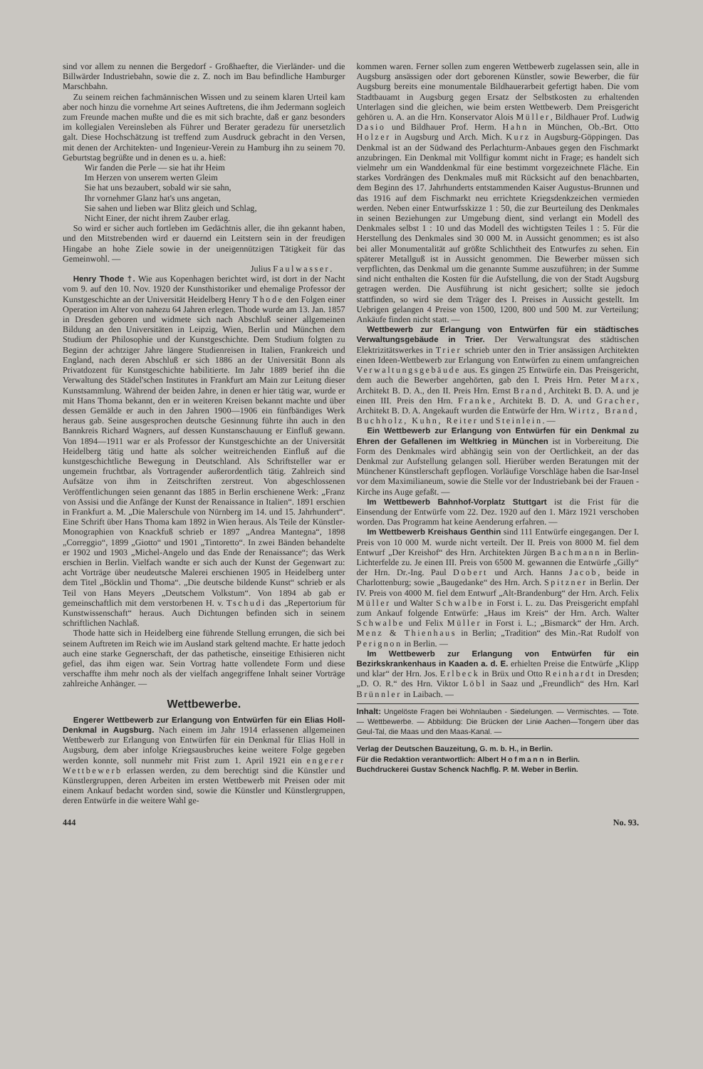sind vor allem zu nennen die Bergedorf - Großhaefter, die Vierländer- und die Billwärder Industriebahn, sowie die z. Z. noch im Bau befindliche Hamburger Marschbahn.
Zu seinem reichen fachmännischen Wissen und zu seinem klaren Urteil kam aber noch hinzu die vornehme Art seines Auftretens, die ihm Jedermann sogleich zum Freunde machen mußte und die es mit sich brachte, daß er ganz besonders im kollegialen Vereinsleben als Führer und Berater geradezu für unersetzlich galt. Diese Hochschätzung ist treffend zum Ausdruck gebracht in den Versen, mit denen der Architekten- und Ingenieur-Verein zu Hamburg ihn zu seinem 70. Geburtstag begrüßte und in denen es u. a. hieß:
Wir fanden die Perle — sie hat ihr Heim
Im Herzen von unserem werten Gleim
Sie hat uns bezaubert, sobald wir sie sahn,
Ihr vornehmer Glanz hat's uns angetan,
Sie sahen und lieben war Blitz gleich und Schlag,
Nicht Einer, der nicht ihrem Zauber erlag.
So wird er sicher auch fortleben im Gedächtnis aller, die ihn gekannt haben, und den Mitstrebenden wird er dauernd ein Leitstern sein in der freudigen Hingabe an hohe Ziele sowie in der uneigennützigen Tätigkeit für das Gemeinwohl. —
Julius Faulwasser.
Henry Thode †. Wie aus Kopenhagen berichtet wird, ist dort in der Nacht vom 9. auf den 10. Nov. 1920 der Kunsthistoriker und ehemalige Professor der Kunstgeschichte an der Universität Heidelberg Henry Thode den Folgen einer Operation im Alter von nahezu 64 Jahren erlegen. Thode wurde am 13. Jan. 1857 in Dresden geboren und widmete sich nach Abschluß seiner allgemeinen Bildung an den Universitäten in Leipzig, Wien, Berlin und München dem Studium der Philosophie und der Kunstgeschichte. Dem Studium folgten zu Beginn der achtziger Jahre längere Studienreisen in Italien, Frankreich und England, nach deren Abschluß er sich 1886 an der Universität Bonn als Privatdozent für Kunstgeschichte habilitierte. Im Jahr 1889 berief ihn die Verwaltung des Städel'schen Institutes in Frankfurt am Main zur Leitung dieser Kunstsammlung. Während der beiden Jahre, in denen er hier tätig war, wurde er mit Hans Thoma bekannt, den er in weiteren Kreisen bekannt machte und über dessen Gemälde er auch in den Jahren 1900—1906 ein fünfbändiges Werk heraus gab. Seine ausgesprochen deutsche Gesinnung führte ihn auch in den Bannkreis Richard Wagners, auf dessen Kunstanschauung er Einfluß gewann. Von 1894—1911 war er als Professor der Kunstgeschichte an der Universität Heidelberg tätig und hatte als solcher weitreichenden Einfluß auf die kunstgeschichtliche Bewegung in Deutschland. Als Schriftsteller war er ungemein fruchtbar, als Vortragender außerordentlich tätig. Zahlreich sind Aufsätze von ihm in Zeitschriften zerstreut. Von abgeschlossenen Veröffentlichungen seien genannt das 1885 in Berlin erschienene Werk: „Franz von Assisi und die Anfänge der Kunst der Renaissance in Italien“. 1891 erschien in Frankfurt a. M. „Die Malerschule von Nürnberg im 14. und 15. Jahrhundert“. Eine Schrift über Hans Thoma kam 1892 in Wien heraus. Als Teile der Künstler-Monographien von Knackfuß schrieb er 1897 „Andrea Mantegna“, 1898 „Correggio“, 1899 „Giotto“ und 1901 „Tintoretto“. In zwei Bänden behandelte er 1902 und 1903 „Michel-Angelo und das Ende der Renaissance“; das Werk erschien in Berlin. Vielfach wandte er sich auch der Kunst der Gegenwart zu: acht Vorträge über neudeutsche Malerei erschienen 1905 in Heidelberg unter dem Titel „Böcklin und Thoma“. „Die deutsche bildende Kunst“ schrieb er als Teil von Hans Meyers „Deutschem Volkstum“. Von 1894 ab gab er gemeinschaftlich mit dem verstorbenen H. v. Tschudi das „Repertorium für Kunstwissenschaft“ heraus. Auch Dichtungen befinden sich in seinem schriftlichen Nachlaß.
Thode hatte sich in Heidelberg eine führende Stellung errungen, die sich bei seinem Auftreten im Reich wie im Ausland stark geltend machte. Er hatte jedoch auch eine starke Gegnerschaft, der das pathetische, einseitige Ethisieren nicht gefiel, das ihm eigen war. Sein Vortrag hatte vollendete Form und diese verschaffte ihm mehr noch als der vielfach angegriffene Inhalt seiner Vorträge zahlreiche Anhänger. —
Wettbewerbe.
Engerer Wettbewerb zur Erlangung von Entwürfen für ein Elias Holl-Denkmal in Augsburg. Nach einem im Jahr 1914 erlassenen allgemeinen Wettbewerb zur Erlangung von Entwürfen für ein Denkmal für Elias Holl in Augsburg, dem aber infolge Kriegsausbruches keine weitere Folge gegeben werden konnte, soll nunmehr mit Frist zum 1. April 1921 ein engerer Wettbewerb erlassen werden, zu dem berechtigt sind die Künstler und Künstlergruppen, deren Arbeiten im ersten Wettbewerb mit Preisen oder mit einem Ankauf bedacht worden sind, sowie die Künstler und Künstlergruppen, deren Entwürfe in die weitere Wahl ge-
kommen waren. Ferner sollen zum engeren Wettbewerb zugelassen sein, alle in Augsburg ansässigen oder dort geborenen Künstler, sowie Bewerber, die für Augsburg bereits eine monumentale Bildhauerarbeit gefertigt haben. Die vom Stadtbauamt in Augsburg gegen Ersatz der Selbstkosten zu erhaltenden Unterlagen sind die gleichen, wie beim ersten Wettbewerb. Dem Preisgericht gehören u. A. an die Hrn. Konservator Alois Müller, Bildhauer Prof. Ludwig Dasio und Bildhauer Prof. Herm. Hahn in München, Ob.-Brt. Otto Holzer in Augsburg und Arch. Mich. Kurz in Augsburg-Göppingen. Das Denkmal ist an der Südwand des Perlachturm-Anbaues gegen den Fischmarkt anzubringen. Ein Denkmal mit Vollfigur kommt nicht in Frage; es handelt sich vielmehr um ein Wanddenkmal für eine bestimmt vorgezeichnete Fläche. Ein starkes Vordrängen des Denkmales muß mit Rücksicht auf den benachbarten, dem Beginn des 17. Jahrhunderts entstammenden Kaiser Augustus-Brunnen und das 1916 auf dem Fischmarkt neu errichtete Kriegsdenkzeichen vermieden werden. Neben einer Entwurfsskizze 1 : 50, die zur Beurteilung des Denkmales in seinen Beziehungen zur Umgebung dient, sind verlangt ein Modell des Denkmales selbst 1 : 10 und das Modell des wichtigsten Teiles 1 : 5. Für die Herstellung des Denkmales sind 30 000 M. in Aussicht genommen; es ist also bei aller Monumentalität auf größte Schlichtheit des Entwurfes zu sehen. Ein späterer Metallguß ist in Aussicht genommen. Die Bewerber müssen sich verpflichten, das Denkmal um die genannte Summe auszuführen; in der Summe sind nicht enthalten die Kosten für die Aufstellung, die von der Stadt Augsburg getragen werden. Die Ausführung ist nicht gesichert; sollte sie jedoch stattfinden, so wird sie dem Träger des I. Preises in Aussicht gestellt. Im Uebrigen gelangen 4 Preise von 1500, 1200, 800 und 500 M. zur Verteilung; Ankäufe finden nicht statt. —
Wettbewerb zur Erlangung von Entwürfen für ein städtisches Verwaltungsgebäude in Trier. Der Verwaltungsrat des städtischen Elektrizitätswerkes in Trier schrieb unter den in Trier ansässigen Architekten einen Ideen-Wettbewerb zur Erlangung von Entwürfen zu einem umfangreichen Verwaltungsgebäude aus. Es gingen 25 Entwürfe ein. Das Preisgericht, dem auch die Bewerber angehörten, gab den I. Preis Hrn. Peter Marx, Architekt B. D. A., den II. Preis Hrn. Ernst Brand, Architekt B. D. A. und je einen III. Preis den Hrn. Franke, Architekt B. D. A. und Gracher, Architekt B. D. A. Angekauft wurden die Entwürfe der Hrn. Wirtz, Brand, Buchholz, Kuhn, Reiter und Steinlein. —
Ein Wettbewerb zur Erlangung von Entwürfen für ein Denkmal zu Ehren der Gefallenen im Weltkrieg in München ist in Vorbereitung. Die Form des Denkmales wird abhängig sein von der Oertlichkeit, an der das Denkmal zur Aufstellung gelangen soll. Hierüber werden Beratungen mit der Münchener Künstlerschaft gepflogen. Vorläufige Vorschläge haben die Isar-Insel vor dem Maximilianeum, sowie die Stelle vor der Industriebank bei der Frauen - Kirche ins Auge gefaßt. —
Im Wettbewerb Bahnhof-Vorplatz Stuttgart ist die Frist für die Einsendung der Entwürfe vom 22. Dez. 1920 auf den 1. März 1921 verschoben worden. Das Programm hat keine Aenderung erfahren. —
Im Wettbewerb Kreishaus Genthin sind 111 Entwürfe eingegangen. Der I. Preis von 10 000 M. wurde nicht verteilt. Der II. Preis von 8000 M. fiel dem Entwurf „Der Kreishof“ des Hrn. Architekten Jürgen Bachmann in Berlin-Lichterfelde zu. Je einen III. Preis von 6500 M. gewannen die Entwürfe „Gilly“ der Hrn. Dr.-Ing. Paul Dobert und Arch. Hanns Jacob, beide in Charlottenburg; sowie „Baugedanke“ des Hrn. Arch. Spitzner in Berlin. Der IV. Preis von 4000 M. fiel dem Entwurf „Alt-Brandenburg“ der Hrn. Arch. Felix Müller und Walter Schwalbe in Forst i. L. zu. Das Preisgericht empfahl zum Ankauf folgende Entwürfe: „Haus im Kreis“ der Hrn. Arch. Walter Schwalbe und Felix Müller in Forst i. L.; „Bismarck“ der Hrn. Arch. Menz & Thienhaus in Berlin; „Tradition“ des Min.-Rat Rudolf von Perignon in Berlin. —
Im Wettbewerb zur Erlangung von Entwürfen für ein Bezirkskrankenhaus in Kaaden a. d. E. erhielten Preise die Entwürfe „Klipp und klar“ der Hrn. Jos. Erlbeck in Brüx und Otto Reinhardt in Dresden; „D. O. R.“ des Hrn. Viktor Löbl in Saaz und „Freundlich“ des Hrn. Karl Brünnler in Laibach. —
Inhalt: Ungelöste Fragen bei Wohnlauben - Siedelungen. — Vermischtes. — Tote. — Wettbewerbe. — Abbildung: Die Brücken der Linie Aachen—Tongern über das Geul-Tal, die Maas und den Maas-Kanal. —
Verlag der Deutschen Bauzeitung, G. m. b. H., in Berlin.
Für die Redaktion verantwortlich: Albert Hofmann in Berlin.
Buchdruckerei Gustav Schenck Nachflg. P. M. Weber in Berlin.
444 No. 93.